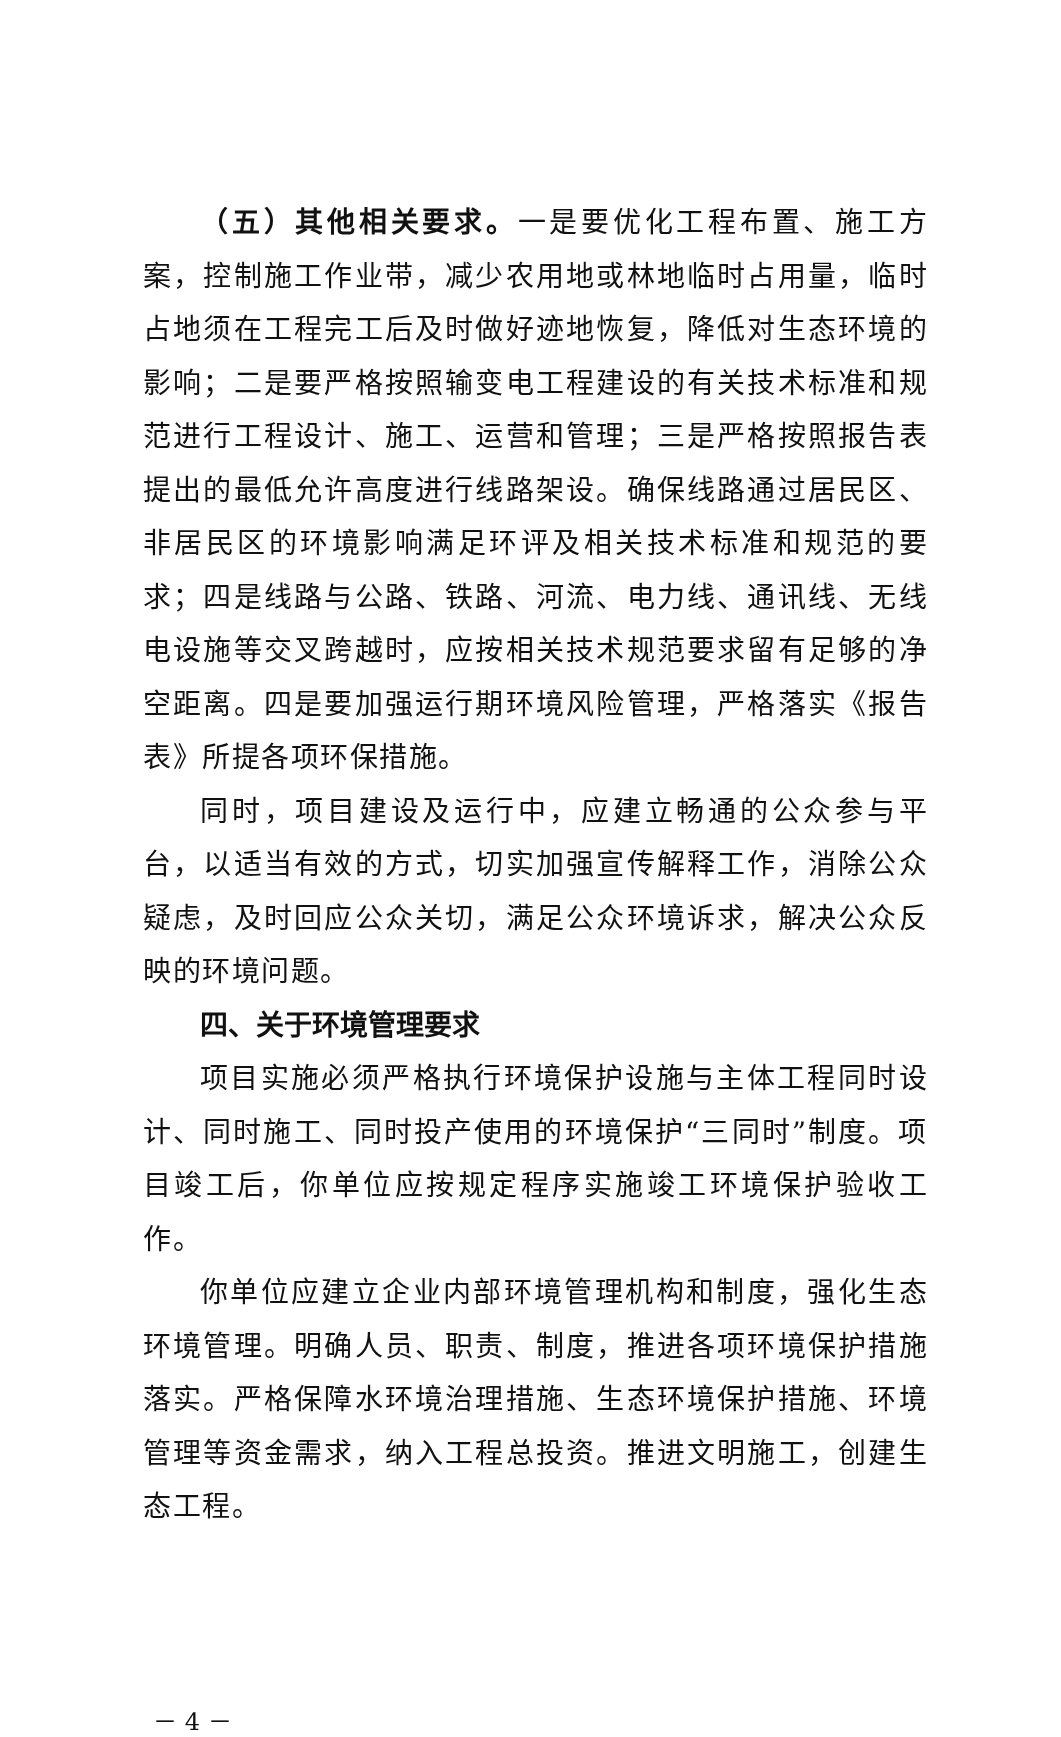（五）其他相关要求。一是要优化工程布置、施工方案，控制施工作业带，减少农用地或林地临时占用量，临时占地须在工程完工后及时做好迹地恢复，降低对生态环境的影响；二是要严格按照输变电工程建设的有关技术标准和规范进行工程设计、施工、运营和管理；三是严格按照报告表提出的最低允许高度进行线路架设。确保线路通过居民区、非居民区的环境影响满足环评及相关技术标准和规范的要求；四是线路与公路、铁路、河流、电力线、通讯线、无线电设施等交叉跨越时，应按相关技术规范要求留有足够的净空距离。四是要加强运行期环境风险管理，严格落实《报告表》所提各项环保措施。
同时，项目建设及运行中，应建立畅通的公众参与平台，以适当有效的方式，切实加强宣传解释工作，消除公众疑虑，及时回应公众关切，满足公众环境诉求，解决公众反映的环境问题。
四、关于环境管理要求
项目实施必须严格执行环境保护设施与主体工程同时设计、同时施工、同时投产使用的环境保护“三同时”制度。项目竣工后，你单位应按规定程序实施竣工环境保护验收工作。
你单位应建立企业内部环境管理机构和制度，强化生态环境管理。明确人员、职责、制度，推进各项环境保护措施落实。严格保障水环境治理措施、生态环境保护措施、环境管理等资金需求，纳入工程总投资。推进文明施工，创建生态工程。
－ 4 －